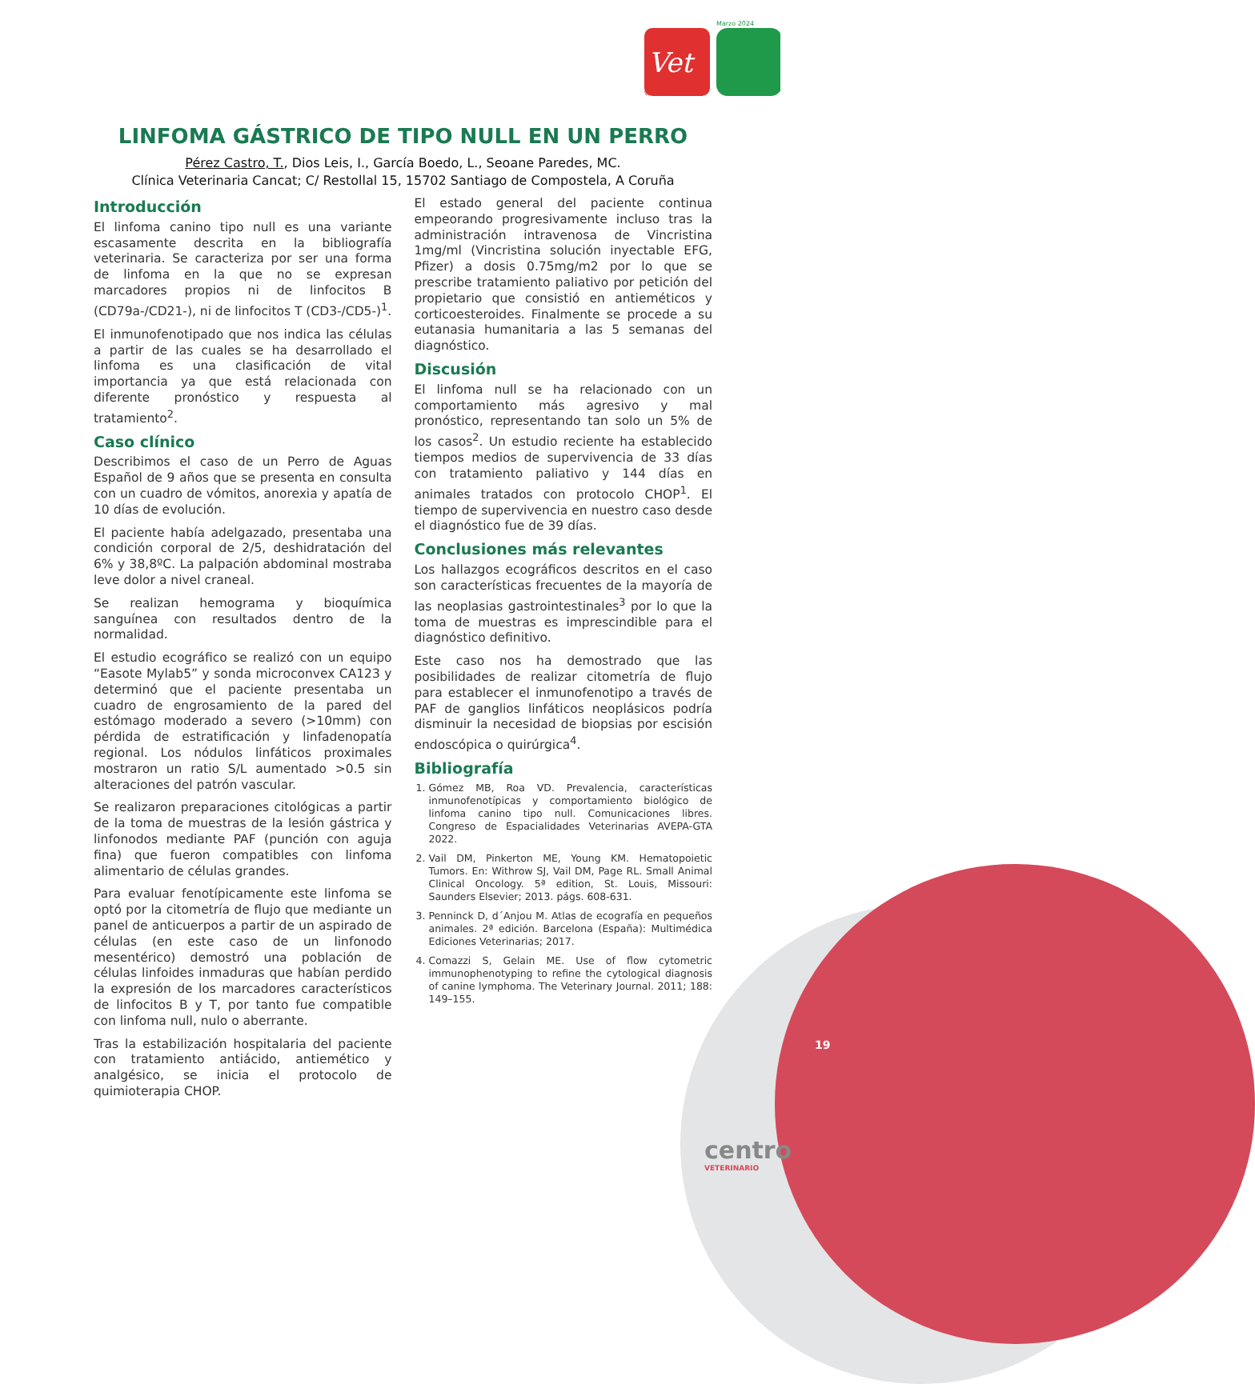Marzo 2024
Vet
Vetmadrid
LINFOMA GÁSTRICO DE TIPO NULL EN UN PERRO
Pérez Castro, T., Dios Leis, I., García Boedo, L., Seoane Paredes, MC.
Clínica Veterinaria Cancat; C/ Restollal 15, 15702 Santiago de Compostela, A Coruña
Introducción
El linfoma canino tipo null es una variante escasamente descrita en la bibliografía veterinaria. Se caracteriza por ser una forma de linfoma en la que no se expresan marcadores propios ni de linfocitos B (CD79a-/CD21-), ni de linfocitos T (CD3-/CD5-)<sup>1</sup>.
El inmunofenotipado que nos indica las células a partir de las cuales se ha desarrollado el linfoma es una clasificación de vital importancia ya que está relacionada con diferente pronóstico y respuesta al tratamiento<sup>2</sup>.
Caso clínico
Describimos el caso de un Perro de Aguas Español de 9 años que se presenta en consulta con un cuadro de vómitos, anorexia y apatía de 10 días de evolución.
El paciente había adelgazado, presentaba una condición corporal de 2/5, deshidratación del 6% y 38,8ºC. La palpación abdominal mostraba leve dolor a nivel craneal.
Se realizan hemograma y bioquímica sanguínea con resultados dentro de la normalidad.
El estudio ecográfico se realizó con un equipo “Easote Mylab5” y sonda microconvex CA123 y determinó que el paciente presentaba un cuadro de engrosamiento de la pared del estómago moderado a severo (>10mm) con pérdida de estratificación y linfadenopatía regional. Los nódulos linfáticos proximales mostraron un ratio S/L aumentado >0.5 sin alteraciones del patrón vascular.
Se realizaron preparaciones citológicas a partir de la toma de muestras de la lesión gástrica y linfonodos mediante PAF (punción con aguja fina) que fueron compatibles con linfoma alimentario de células grandes.
Para evaluar fenotípicamente este linfoma se optó por la citometría de flujo que mediante un panel de anticuerpos a partir de un aspirado de células (en este caso de un linfonodo mesentérico) demostró una población de células linfoides inmaduras que habían perdido la expresión de los marcadores característicos de linfocitos B y T, por tanto fue compatible con linfoma null, nulo o aberrante.
Tras la estabilización hospitalaria del paciente con tratamiento antiácido, antiemético y analgésico, se inicia el protocolo de quimioterapia CHOP.
El estado general del paciente continua empeorando progresivamente incluso tras la administración intravenosa de Vincristina 1mg/ml (Vincristina solución inyectable EFG, Pfizer) a dosis 0.75mg/m2 por lo que se prescribe tratamiento paliativo por petición del propietario que consistió en antieméticos y corticoesteroides. Finalmente se procede a su eutanasia humanitaria a las 5 semanas del diagnóstico.
Discusión
El linfoma null se ha relacionado con un comportamiento más agresivo y mal pronóstico, representando tan solo un 5% de los casos<sup>2</sup>. Un estudio reciente ha establecido tiempos medios de supervivencia de 33 días con tratamiento paliativo y 144 días en animales tratados con protocolo CHOP<sup>1</sup>. El tiempo de supervivencia en nuestro caso desde el diagnóstico fue de 39 días.
Conclusiones más relevantes
Los hallazgos ecográficos descritos en el caso son características frecuentes de la mayoría de las neoplasias gastrointestinales<sup>3</sup> por lo que la toma de muestras es imprescindible para el diagnóstico definitivo.
Este caso nos ha demostrado que las posibilidades de realizar citometría de flujo para establecer el inmunofenotipo a través de PAF de ganglios linfáticos neoplásicos podría disminuir la necesidad de biopsias por escisión endoscópica o quirúrgica<sup>4</sup>.
Bibliografía
1. Gómez MB, Roa VD. Prevalencia, características inmunofenotípicas y comportamiento biológico de linfoma canino tipo null. Comunicaciones libres. Congreso de Espacialidades Veterinarias AVEPA-GTA 2022.
2. Vail DM, Pinkerton ME, Young KM. Hematopoietic Tumors. En: Withrow SJ, Vail DM, Page RL. Small Animal Clinical Oncology. 5ª edition, St. Louis, Missouri: Saunders Elsevier; 2013. págs. 608-631.
3. Penninck D, d´Anjou M. Atlas de ecografía en pequeños animales. 2ª edición. Barcelona (España): Multimédica Ediciones Veterinarias; 2017.
4. Comazzi S, Gelain ME. Use of flow cytometric immunophenotyping to refine the cytological diagnosis of canine lymphoma. The Veterinary Journal. 2011; 188: 149–155.
19
centro
VETERINARIO